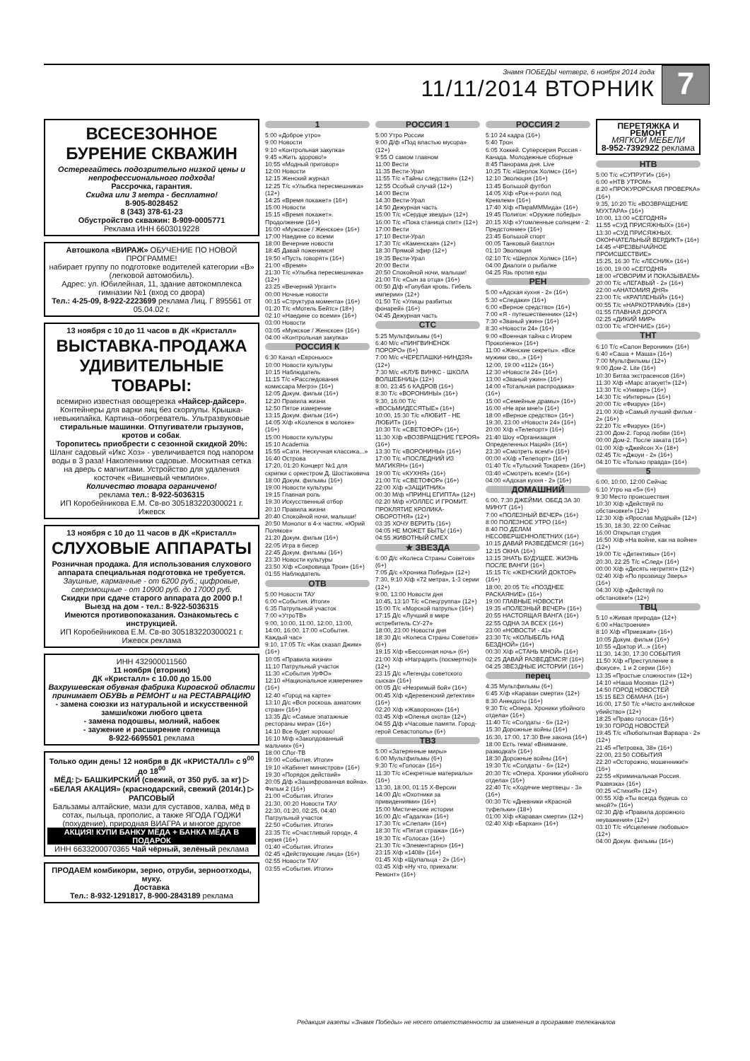Знамя ПОБЕДЫ четверг, 6 ноября 2014 года
11/11/2014 ВТОРНИК
7
ВСЕСЕЗОННОЕ БУРЕНИЕ СКВАЖИН
Остерегайтесь подозрительно низкой цены и непрофессионального подхода!
Рассрочка, гарантия.
Скидка или 3 метра - бесплатно!
8-905-8028452
8 (343) 378-61-23
Обустройство скважин: 8-909-0005771
Реклама ИНН 6603019228
Автошкола «ВИРАЖ» ОБУЧЕНИЕ ПО НОВОЙ ПРОГРАММЕ!
набирает группу по подготовке водителей категории «В» (легковой автомобиль).
Адрес: ул. Юбилейная, 11, здание автокомплекса гимназии №1 (вход со двора)
Тел.: 4-25-09, 8-922-2223699 реклама Лиц. Г 895561 от 05.04.02 г.
13 ноября с 10 до 11 часов в ДК «Кристалл»
ВЫСТАВКА-ПРОДАЖА УДИВИТЕЛЬНЫЕ ТОВАРЫ:
всемирно известная овощерезка «Найсер-дайсер». Контейнеры для варки яиц без скорлупы. Крышка-невыкипайка. Картина–обогреватель. Ультразвуковые стиральные машинки. Отпугиватели грызунов, кротов и собак.
Торопитесь приобрести с сезонной скидкой 20%: Шланг садовый «Икс Хоз» - увеличивается под напором воды в 3 раза! Наколенники садовые. Москитная сетка на дверь с магнитами. Устройство для удаления косточек «Вишневый чемпион».
Количество товара ограничено!
реклама тел.: 8-922-5036315
ИП Коробейникова Е.М. Св-во 305183220300021 г. Ижевск
13 ноября с 10 до 11 часов в ДК «Кристалл»
СЛУХОВЫЕ АППАРАТЫ
Розничная продажа. Для использования слухового аппарата специальная подготовка не требуется.
Заушные, карманные - от 6200 руб.; цифровые, сверхмощные - от 10900 руб. до 17000 руб.
Скидки при сдаче старого аппарата до 2000 р.!
Выезд на дом - тел.: 8-922-5036315
Имеются противопоказания. Ознакомьтесь с инструкцией.
ИП Коробейникова Е.М. Св-во 305183220300021 г. Ижевск реклама
ИНН 432900011560
11 ноября (вторник)
ДК «Кристалл» с 10.00 до 15.00
Вахрушевская обувная фабрика Кировской области принимает ОБУВЬ в РЕМОНТ и на РЕСТАВРАЦИЮ
- замена союзки из натуральной и искусственной замши/кожи любого цвета
- замена подошвы, молний, набоек
- заужение и расширение голенища
8-922-6695501 реклама
Только один день! 12 ноября в ДК «КРИСТАЛЛ» с 9<sup>00</sup> до 18<sup>00</sup>
МЁД: ▷ БАШКИРСКИЙ (свежий, от 350 руб. за кг) ▷ «БЕЛАЯ АКАЦИЯ» (краснодарский, свежий (2014г.) ▷ РАПСОВЫЙ
Бальзамы алтайские, мази для суставов, халва, мёд в сотах, пыльца, прополис, а также ЯГОДА ГОДЖИ (похудение), природная ВИАГРА и многое другое
АКЦИЯ! КУПИ БАНКУ МЁДА + БАНКА МЁДА В ПОДАРОК
ИНН 6633200070365 Чай чёрный, зелёный реклама
ПРОДАЕМ комбикорм, зерно, отруби, зерноотходы, муку.
Доставка
Тел.: 8-932-1291817, 8-900-2843189 реклама
1
5:00 «Доброе утро»
9:00 Новости
9:10 «Контрольная закупка»
9:45 «Жить здорово!»
10:55 «Модный приговор»
12:00 Новости
12:15 Женский журнал
12:25 Т/с «Улыбка пересмешника» (12+)
14:25 «Время покажет» (16+)
15:00 Новости
15:15 «Время покажет». Продолжение (16+)
16:00 «Мужское / Женское» (16+)
17:00 Наедине со всеми
18:00 Вечерние новости
18:45 Давай поженимся!
19:50 «Пусть говорят» (16+)
21:00 «Время»
21:30 Т/с «Улыбка пересмешника» (12+)
23:25 «Вечерний Ургант»
00:00 Ночные новости
00:15 «Структура момента» (16+)
01:20 Т/с «Мотель Бейтс» (18+)
02:10 «Наедине со всеми» (16+)
03:00 Новости
03:05 «Мужское / Женское» (16+)
04:00 «Контрольная закупка»
РОССИЯ К
6:30 Канал «Евроньюс»
10:00 Новости культуры
10:15 Наблюдатель
11:15 Т/с «Расследования комиссара Мегрэ» (16+)
12:05 Докум. фильм (16+)
12:20 Правила жизни
12:50 Пятое измерение
13:15 Докум. фильм (16+)
14:05 Х/ф «Козленок в молоке» (16+)
15:00 Новости культуры
15:10 Academia
15:55 «Сати. Нескучная классика...»
16:40 Острова
17:20, 01:20 Концерт №1 для скрипки с оркестром Д. Шостаковича
18:00 Докум. фильмы (16+)
19:00 Новости культуры
19:15 Главная роль
19:30 Искусственный отбор
20:10 Правила жизни
20:40 Спокойной ночи, малыши!
20:50 Монолог в 4-х частях. «Юрий Поляков»
21:20 Докум. фильм (16+)
22:05 Игра в бисер
22:45 Докум. фильмы (16+)
23:30 Новости культуры
23:50 Х/ф «Сокровища Трои» (16+)
01:55 Наблюдатель
ОТВ
5:00 Новости ТАУ
6:00 «События. Итоги»
6:35 Патрульный участок
7:00 «УтроТВ»
9:00, 10:00, 11:00, 12:00, 13:00, 14:00, 16:00, 17:00 «События. Каждый час»
9:10, 17:05 Т/с «Как сказал Джим» (16+)
10:05 «Правила жизни»
11:10 Патрульный участок
11:30 «События УрФО»
12:10 «Национальное измерение» (16+)
12:40 «Город на карте»
13:10 Д/с «Вся роскошь азиатских стран» (16+)
13:35 Д/с «Самые эпатажные рестораны мира» (16+)
14:10 Все будет хорошо!
16:10 М/ф «Заколдованный мальчик» (6+)
18:00 СЛог-ТВ
19:00 «События. Итоги»
19:10 «Кабинет министров» (16+)
19:30 «Порядок действий»
20:05 Д/ф «Зашифрованная война». Фильм 2 (16+)
21:00 «События. Итоги»
21:30, 00:20 Новости ТАУ
22:30, 01:20, 02:25, 04:40 Патрульный участок
22:50 «События. Итоги»
23:35 Т/с «Счастливый город», 4 серия (16+)
01:40 «События. Итоги»
02:45 «Действующие лица» (16+)
02:55 Новости ТАУ
03:55 «События. Итоги»
РОССИЯ 1
5:00 Утро России
9:00 Д/ф «Под властью мусора» (12+)
9:55 О самом главном
11:00 Вести
11:35 Вести-Урал
11:55 Т/с «Тайны следствия» (12+)
12:55 Особый случай (12+)
14:00 Вести
14:30 Вести-Урал
14:50 Дежурная часть
15:00 Т/с «Сердце звезды» (12+)
16:00 Т/с «Пока станица спит» (12+)
17:00 Вести
17:10 Вести-Урал
17:30 Т/с «Каменская» (12+)
18:30 Прямой эфир (12+)
19:35 Вести-Урал
20:00 Вести
20:50 Спокойной ночи, малыши!
21:00 Т/с «Сын за отца» (16+)
00:50 Д/ф «Голубая кровь. Гибель империи» (12+)
01:50 Т/с «Улицы разбитых фонарей» (16+)
04:45 Дежурная часть
СТС
5:25 Мультфильмы (6+)
6:40 М/с «ПИНГВИНЁНОК ПОРОРО» (6+)
7:00 М/с «ЧЕРЕПАШКИ-НИНДЗЯ» (12+)
7:30 М/с «КЛУБ ВИНКС - ШКОЛА ВОЛШЕБНИЦ» (12+)
8:00, 23:45 6 КАДРОВ (16+)
8:30 Т/с «ВОРОНИНЫ» (16+)
9:30, 16:00 Т/с «ВОСЬМИДЕСЯТЫЕ» (16+)
10:00, 15:30 Т/с «ЛЮБИТ - НЕ ЛЮБИТ» (16+)
10:30 Т/с «СВЕТОФОР» (16+)
11:30 Х/ф «ВОЗВРАЩЕНИЕ ГЕРОЯ» (16+)
13:30 Т/с «ВОРОНИНЫ» (16+)
17:00 Т/с «ПОСЛЕДНИЙ ИЗ МАГИКЯН» (16+)
19:00 Т/с «КУХНЯ» (16+)
21:00 Т/с «СВЕТОФОР» (16+)
22:00 Х/ф «ЗАЩИТНИК»
00:30 М/ф «ПРИНЦ ЕГИПТА» (12+)
02:20 М/ф «УОЛЛЕС И ГРОМИТ. ПРОКЛЯТИЕ КРОЛИКА-ОБОРОТНЯ» (12+)
03:35 ХОЧУ ВЕРИТЬ (16+)
04:05 НЕ МОЖЕТ БЫТЬ! (16+)
04:55 ЖИВОТНЫЙ СМЕХ
★ ЗВЕЗДА
6:00 Д/с «Колеса Страны Советов» (6+)
7:05 Д/с «Хроника Победы» (12+)
7:30, 9:10 Х/ф «72 метра», 1-3 серии (12+)
9:00, 13:00 Новости дня
10:45, 13:10 Т/с «Спецгруппа» (12+)
15:00 Т/с «Морской патруль» (16+)
17:15 Д/с «Лучший в мире истребитель СУ-27»
18:00, 23:00 Новости дня
18:30 Д/с «Колеса Страны Советов» (6+)
19:15 Х/ф «Бессонная ночь» (6+)
21:00 Х/ф «Наградить (посмертно)» (12+)
23:15 Д/с «Легенды советского сыска» (16+)
00:05 Д/с «Незримый бой» (16+)
00:45 Х/ф «Деревенский детектив» (16+)
02:20 Х/ф «Жаворонок» (16+)
03:45 Х/ф «Оленья охота» (12+)
04:55 Д/ф «Часовые памяти. Город-герой Севастополь» (6+)
ТВ3
5:00 «Затерянные миры»
6:00 Мультфильмы (6+)
9:30 Т/с «Голоса» (16+)
11:30 Т/с «Секретные материалы» (16+)
13:30, 18:00, 01:15 Х-Версии
14:00 Д/с «Охотники за привидениями» (16+)
15:00 Мистические истории
16:00 Д/с «Гадалка» (16+)
17:30 Т/с «Слепая» (16+)
18:30 Т/с «Пятая стража» (16+)
19:30 Т/с «Голоса» (16+)
21:30 Т/с «Элементарно» (16+)
23:15 Х/ф «1408» (16+)
01:45 Х/ф «Щупальца - 2» (16+)
03:45 Х/ф «Ну что, приехали: Ремонт» (16+)
РОССИЯ 2
5:10 24 кадра (16+)
5:40 Трон
6:05 Хоккей. Суперсерия Россия - Канада. Молодежные сборные
8:45 Панорама дня. Live
10:25 Т/с «Шерлок Холмс» (16+)
12:10 Эволюция (16+)
13:45 Большой футбол
14:05 Х/ф «Рок-н-ролл под Кремлем» (16+)
17:40 Х/ф «ПираМММида» (16+)
19:45 Полигон: «Оружие победы»
20:15 Х/ф «Утомленные солнцем - 2: Предстояние» (16+)
23:45 Большой спорт
00:05 Танковый биатлон
01:10 Эволюция
02:10 Т/с «Шерлок Холмс» (16+)
04:00 Диалоги о рыбалке
04:25 Язь против еды
РЕН
5:00 «Адская кухня - 2» (16+)
5:30 «Следаки» (16+)
6:00 «Верное средство» (16+)
7:00 «Я - путешественник» (12+)
7:30 «Званый ужин» (16+)
8:30 «Новости 24» (16+)
9:00 «Военная тайна с Игорем Прокопенко» (16+)
11:00 «Женские секреты». «Все мужики сво...» (16+)
12:00, 19:00 «112» (16+)
12:30 «Новости 24» (16+)
13:00 «Званый ужин» (16+)
14:00 «Тотальная распродажа» (16+)
15:00 «Семейные драмы» (16+)
16:00 «Не ври мне!» (16+)
18:00 «Верное средство» (16+)
19:30, 23:00 «Новости 24» (16+)
20:00 Х/ф «Телепорт» (16+)
21:40 Шоу «Организация Определенных Наций» (16+)
23:30 «Смотреть всем!» (16+)
00:00 «Х/ф «Телепорт» (16+)
01:40 Т/с «Тульский Токарев» (16+)
03:40 «Смотреть всем!» (16+)
04:00 «Адская кухня - 2» (16+)
ДОМАШНИЙ
6:00, 7:30 ДЖЕЙМИ. ОБЕД ЗА 30 МИНУТ (16+)
7:00 «ПОЛЕЗНЫЙ ВЕЧЕР» (16+)
8:00 ПОЛЕЗНОЕ УТРО (16+)
8:40 ПО ДЕЛАМ НЕСОВЕРШЕННОЛЕТНИХ (16+)
10:15 ДАВАЙ РАЗВЕДЁМСЯ! (16+)
12:15 ОКНА (16+)
13:15 ЗНАТЬ БУДУЩЕЕ. ЖИЗНЬ ПОСЛЕ ВАНГИ (16+)
15:15 Т/с «ЖЕНСКИЙ ДОКТОР» (16+)
18:00, 20:05 Т/с «ПОЗДНЕЕ РАСКАЯНИЕ» (16+)
19:00 ГЛАВНЫЕ НОВОСТИ
19:35 «ПОЛЕЗНЫЙ ВЕЧЕР» (16+)
20:55 НАСТОЯЩАЯ ВАНГА (16+)
22:55 ОДНА ЗА ВСЕХ (16+)
23:00 «НОВОСТИ - 41»
23:30 Т/с «КОЛЫБЕЛЬ НАД БЕЗДНОЙ» (16+)
00:30 Х/ф «СТАНЬ МНОЙ» (16+)
02:25 ДАВАЙ РАЗВЕДЁМСЯ! (16+)
04:25 ЗВЁЗДНЫЕ ИСТОРИИ (16+)
перец
4:35 Мультфильмы (6+)
6:45 Х/ф «Караван смерти» (12+)
8:30 Анекдоты (16+)
9:30 Т/с «Опера. Хроники убойного отдела» (16+)
11:40 Т/с «Солдаты - 6» (12+)
15:30 Дорожные войны (16+)
16:30, 17:00, 17:30 Вне закона (16+)
18:00 Есть тема! «Внимание, разводка!» (16+)
18:30 Дорожные войны (16+)
19:30 Т/с «Солдаты - 6» (12+)
20:30 Т/с «Опера. Хроники убойного отдела» (16+)
22:40 Т/с «Ходячие мертвецы - 3» (16+)
00:30 Т/с «Дневники «Красной туфельки» (18+)
01:00 Х/ф «Караван смерти» (12+)
02:40 Х/ф «Бархан» (16+)
ПЕРЕТЯЖКА И РЕМОНТ
МЯГКОЙ МЕБЕЛИ
8-952-7392922 реклама
НТВ
5:00 Т/с «СУПРУГИ» (16+)
6:00 «НТВ УТРОМ»
8:20 «ПРОКУРОРСКАЯ ПРОВЕРКА» (16+)
9:35, 10:20 Т/с «ВОЗВРАЩЕНИЕ МУХТАРА» (16+)
10:00, 13:00 «СЕГОДНЯ»
11:55 «СУД ПРИСЯЖНЫХ» (16+)
13:30 «СУД ПРИСЯЖНЫХ. ОКОНЧАТЕЛЬНЫЙ ВЕРДИКТ» (16+)
14:45 «ЧРЕЗВЫЧАЙНОЕ ПРОИСШЕСТВИЕ»
15:25, 16:30 Т/с «ЛЕСНИК» (16+)
16:00, 19:00 «СЕГОДНЯ»
18:00 «ГОВОРИМ И ПОКАЗЫВАЕМ»
20:00 Т/с «ЛЕГАВЫЙ - 2» (16+)
22:00 «АНАТОМИЯ ДНЯ»
23:00 Т/с «КРАПЛЕНЫЙ» (16+)
00:55 Т/с «НАРКОТРАФИК» (18+)
01:55 ГЛАВНАЯ ДОРОГА
02:25 «ДИКИЙ МИР»
03:00 Т/с «ГОНЧИЕ» (16+)
ТНТ
6:10 Т/с «Салон Вероники» (16+)
6:40 «Саша + Маша» (16+)
7:00 Мультфильмы (12+)
9:00 Дом-2. Lite (16+)
10:30 Битва экстрасенсов (16+)
11:30 Х/ф «Марс атакует!» (12+)
13:30 Т/с «Универ» (16+)
14:30 Т/с «Интерны» (16+)
20:00 Т/с «Физрук» (16+)
21:00 Х/ф «Самый лучший фильм - 2» (16+)
22:20 Т/с «Физрук» (16+)
23:00 Дом-2. Город любви (16+)
00:00 Дом-2. После заката (16+)
01:00 Х/ф «Джейсон Х» (18+)
02:45 Т/с «Джоуи - 2» (16+)
04:10 Т/с «Только правда» (16+)
5
6:00, 10:00, 12:00 Сейчас
6:10 Утро на «5» (6+)
9:30 Место происшествия
10:30 Х/ф «Действуй по обстановке!» (12+)
12:30 Х/ф «Ярослав Мудрый» (12+)
15:30, 18:30, 22:00 Сейчас
16:00 Открытая студия
16:50 Х/ф «На войне, как на войне» (12+)
19:00 Т/с «Детективы» (16+)
20:30, 22:25 Т/с «След» (16+)
00:00 Х/ф «Десять негритят» (12+)
02:40 Х/ф «По прозвищу Зверь» (16+)
04:30 Х/ф «Действуй по обстановке!» (12+)
ТВЦ
5:10 «Живая природа» (12+)
6:00 «Настроение»
8:10 Х/ф «Приезжая» (16+)
10:05 Докум. фильм (16+)
10:55 «Доктор И...» (16+)
11:30, 14:30, 17:30 СОБЫТИЯ
11:50 Х/ф «Преступление в фокусе», 1 и 2 серии (16+)
13:35 «Простые сложности» (12+)
14:10 «Наша Москва» (12+)
14:50 ГОРОД НОВОСТЕЙ
15:15 БЕЗ ОБМАНА (16+)
16:00, 17:50 Т/с «Чисто английское убийство» (12+)
18:25 «Право голоса» (16+)
19:30 ГОРОД НОВОСТЕЙ
19:45 Т/с «Любопытная Варвара - 2» (12+)
21:45 «Петровка, 38» (16+)
22:00, 23:50 СОБЫТИЯ
22:20 «Осторожно, мошенники!» (16+)
22:55 «Криминальная Россия. Развязка» (16+)
00:25 «СтихиЯ» (12+)
00:55 Х/ф «Ты всегда будешь со мной?» (16+)
02:30 Д/ф «Правила дорожного неуважения» (12+)
03:10 Т/с «Исцеление любовью» (12+)
04:00 Докум. фильмы (16+)
Редакция газеты «Знамя Победы» не несет ответственности за изменения в программе телеканалов